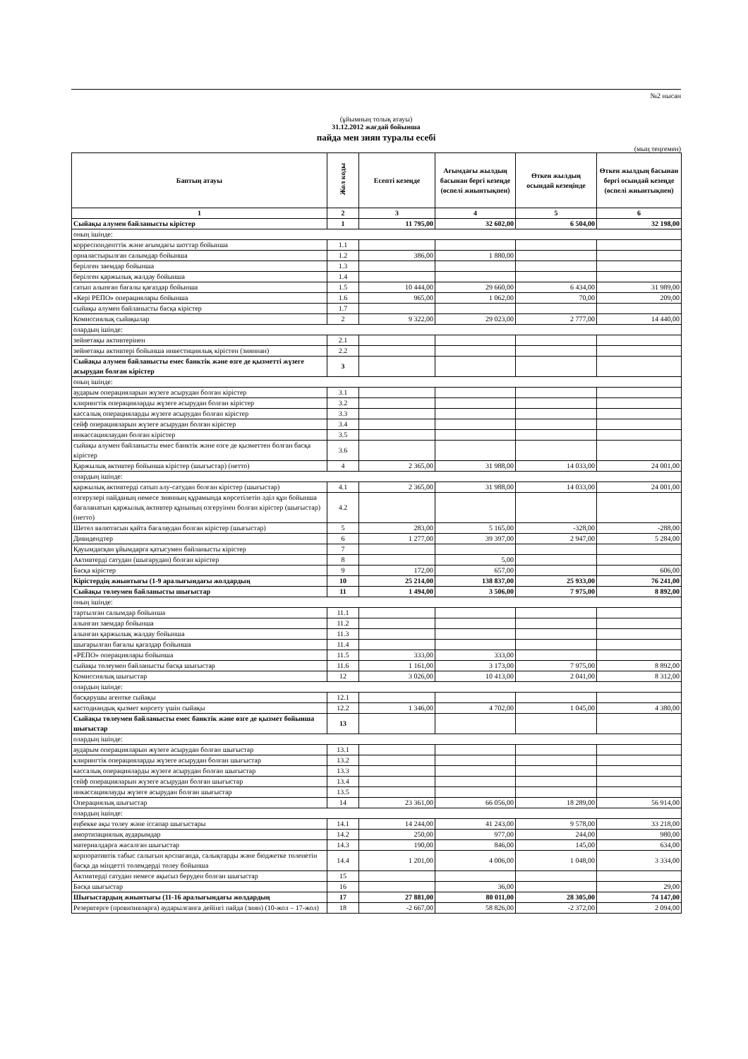№2 нысан
(ұйымның толық атауы)
31.12.2012 жағдай бойынша
пайда мен зиян туралы есебі
(мың теңгемен)
| Баптың атауы | Жол коды | Есепті кезеңде | Ағымдағы жылдың басынан бергі кезеңде (өспелі жиынтықпен) | Өткен жылдың осындай кезеңінде | Өткен жылдың басынан бергі осындай кезеңде (өспелі жиынтықпен) |
| --- | --- | --- | --- | --- | --- |
| 1 | 2 | 3 | 4 | 5 | 6 |
| Сыйақы алумен байланысты кірістер | 1 | 11 795,00 | 32 602,00 | 6 504,00 | 32 198,00 |
| оның ішінде: | | | | | |
| корреспонденттік және ағымдағы шоттар бойынша | 1.1 | | | | |
| орналастырылған салымдар бойынша | 1.2 | 386,00 | 1 880,00 | | |
| берілген заемдар бойынша | 1.3 | | | | |
| берілген қаржылық жалдау бойынша | 1.4 | | | | |
| сатып алынған бағалы қағаздар бойынша | 1.5 | 10 444,00 | 29 660,00 | 6 434,00 | 31 989,00 |
| «Кері РЕПО» операциялары бойынша | 1.6 | 965,00 | 1 062,00 | 70,00 | 209,00 |
| сыйақы алумен байланысты басқа кірістер | 1.7 | | | | |
| Комиссиялық сыйақылар | 2 | 9 322,00 | 29 023,00 | 2 777,00 | 14 440,00 |
| олардың ішінде: | | | | | |
| зейнетақы активтерінен | 2.1 | | | | |
| зейнетақы активтері бойынша инвестициялық кірістен (зияннан) | 2.2 | | | | |
| Сыйақы алумен байланысты емес банктік және өзге де қызметті жүзеге асырудан болған кірістер | 3 | | | | |
| оның ішінде: | | | | | |
| аударым операцияларын жүзеге асырудан болған кірістер | 3.1 | | | | |
| клирингтік операцияларды жүзеге асырудан болған кірістер | 3.2 | | | | |
| кассалық операцияларды жүзеге асырудан болған кірістер | 3.3 | | | | |
| сейф операцияларын жүзеге асырудан болған кірістер | 3.4 | | | | |
| инкассациялаудан болған кірістер | 3.5 | | | | |
| сыйақы алумен байланысты емес банктік және өзге де қызметтен болған басқа кірістер | 3.6 | | | | |
| Қаржылық активтер бойынша кірістер (шығыстар) (нетто) | 4 | 2 365,00 | 31 988,00 | 14 033,00 | 24 001,00 |
| олардың ішінде: | | | | | |
| қаржылық активтерді сатып алу-сатудан болған кірістер (шығыстар) | 4.1 | 2 365,00 | 31 988,00 | 14 033,00 | 24 001,00 |
| өзгерулері пайданың немесе зиянның құрамында көрсетілетін әділ құн бойынша бағаланатын қаржылық активтер құнының өзгеруінен болған кірістер (шығыстар) (нетто) | 4.2 | | | | |
| Шетел валютасын қайта бағалаудан болған кірістер (шығыстар) | 5 | 283,00 | 5 165,00 | -328,00 | -288,00 |
| Дивидендтер | 6 | 1 277,00 | 39 397,00 | 2 947,00 | 5 284,00 |
| Қауымдасқан ұйымдарға қатысумен байланысты кірістер | 7 | | | | |
| Активтерді сатудан (шығарудан) болған кірістер | 8 | | 5,00 | | |
| Басқа кірістер | 9 | 172,00 | 657,00 | | 606,00 |
| Кірістердің жиынтығы (1-9 аралығындағы жолдардың | 10 | 25 214,00 | 138 837,00 | 25 933,00 | 76 241,00 |
| Сыйақы төлеумен байланысты шығыстар | 11 | 1 494,00 | 3 506,00 | 7 975,00 | 8 892,00 |
| оның ішінде: | | | | | |
| тартылған салымдар бойынша | 11.1 | | | | |
| алынған заемдар бойынша | 11.2 | | | | |
| алынған қаржылық жалдау бойынша | 11.3 | | | | |
| шығарылған бағалы қағаздар бойынша | 11.4 | | | | |
| «РЕПО» операциялары бойынша | 11.5 | 333,00 | 333,00 | | |
| сыйақы төлеумен байланысты басқа шығыстар | 11.6 | 1 161,00 | 3 173,00 | 7 975,00 | 8 892,00 |
| Комиссиялық шығыстар | 12 | 3 026,00 | 10 413,00 | 2 041,00 | 8 312,00 |
| олардың ішінде: | | | | | |
| басқарушы агентке сыйақы | 12.1 | | | | |
| кастодиандық қызмет көрсету үшін сыйақы | 12.2 | 1 346,00 | 4 702,00 | 1 045,00 | 4 380,00 |
| Сыйақы төлеумен байланысты емес банктік және өзге де қызмет бойынша шығыстар | 13 | | | | |
| олардың ішінде: | | | | | |
| аударым операцияларын жүзеге асырудан болған шығыстар | 13.1 | | | | |
| клирингтік операцияларды жүзеге асырудан болған шығыстар | 13.2 | | | | |
| кассалық операцияларды жүзеге асырудан болған шығыстар | 13.3 | | | | |
| сейф операцияларын жүзеге асырудан болған шығыстар | 13.4 | | | | |
| инкассациялауды жүзеге асырудан болған шығыстар | 13.5 | | | | |
| Операциялық шығыстар | 14 | 23 361,00 | 66 056,00 | 18 289,00 | 56 914,00 |
| олардың ішінде: | | | | | |
| еңбекке ақы төлеу және іссапар шығыстары | 14.1 | 14 244,00 | 41 243,00 | 9 578,00 | 33 218,00 |
| амортизациялық аударымдар | 14.2 | 250,00 | 977,00 | 244,00 | 980,00 |
| материалдарға жасалған шығыстар | 14.3 | 190,00 | 846,00 | 145,00 | 634,00 |
| корпоративтік табыс салығын қоспағанда, салықтарды және бюджетке төленетін басқа да міндетті төлемдерді төлеу бойынша | 14.4 | 1 201,00 | 4 006,00 | 1 048,00 | 3 334,00 |
| Активтерді сатудан немесе ақысыз беруден болған шығыстар | 15 | | | | |
| Басқа шығыстар | 16 | | 36,00 | | 29,00 |
| Шығыстардың жиынтығы (11-16 аралығындағы жолдардың | 17 | 27 881,00 | 80 011,00 | 28 305,00 | 74 147,00 |
| Резервтерге (провизияларға) аударылғанға дейінгі пайда (зиян) (10-жол – 17-жол) | 18 | -2 667,00 | 58 826,00 | -2 372,00 | 2 094,00 |